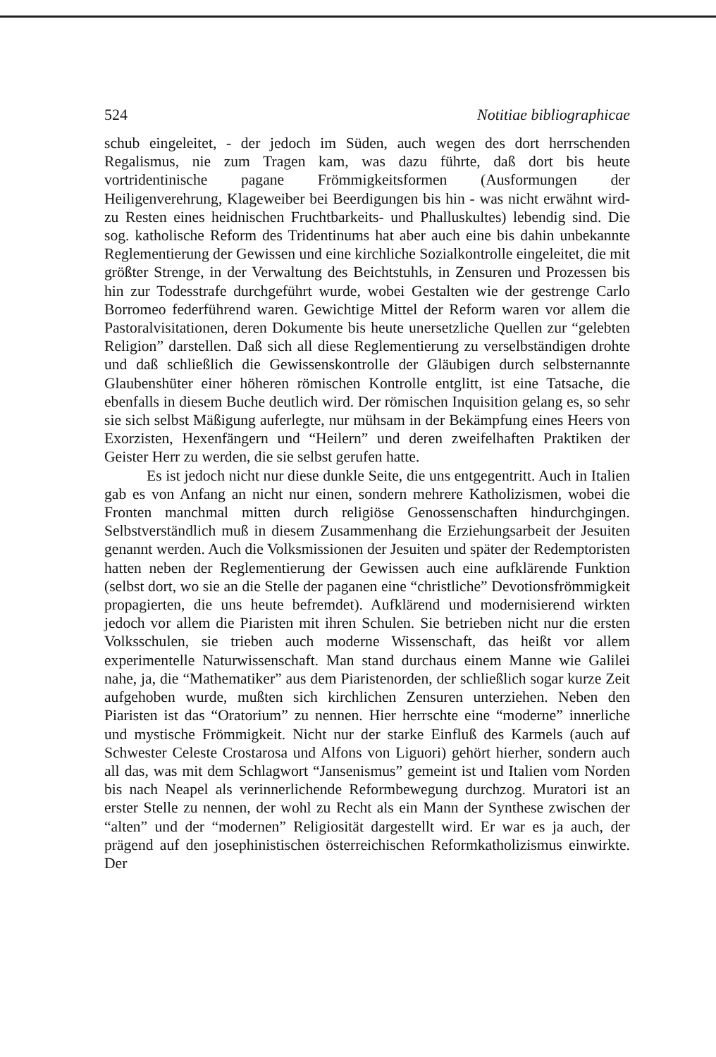524 Notitiae bibliographicae
schub eingeleitet, - der jedoch im Süden, auch wegen des dort herrschenden Regalismus, nie zum Tragen kam, was dazu führte, daß dort bis heute vortridentinische pagane Frömmigkeitsformen (Ausformungen der Heiligenverehrung, Klageweiber bei Beerdigungen bis hin - was nicht erwähnt wird- zu Resten eines heidnischen Fruchtbarkeits- und Phalluskultes) lebendig sind. Die sog. katholische Reform des Tridentinums hat aber auch eine bis dahin unbekannte Reglementierung der Gewissen und eine kirchliche Sozialkontrolle eingeleitet, die mit größter Strenge, in der Verwaltung des Beichtstuhls, in Zensuren und Prozessen bis hin zur Todesstrafe durchgeführt wurde, wobei Gestalten wie der gestrenge Carlo Borromeo federführend waren. Gewichtige Mittel der Reform waren vor allem die Pastoralvisitationen, deren Dokumente bis heute unersetzliche Quellen zur “gelebten Religion” darstellen. Daß sich all diese Reglementierung zu verselbständigen drohte und daß schließlich die Gewissenskontrolle der Gläubigen durch selbsternannte Glaubenshüter einer höheren römischen Kontrolle entglitt, ist eine Tatsache, die ebenfalls in diesem Buche deutlich wird. Der römischen Inquisition gelang es, so sehr sie sich selbst Mäßigung auferlegte, nur mühsam in der Bekämpfung eines Heers von Exorzisten, Hexenfängern und “Heilern” und deren zweifelhaften Praktiken der Geister Herr zu werden, die sie selbst gerufen hatte.
Es ist jedoch nicht nur diese dunkle Seite, die uns entgegentritt. Auch in Italien gab es von Anfang an nicht nur einen, sondern mehrere Katholizismen, wobei die Fronten manchmal mitten durch religiöse Genossenschaften hindurchgingen. Selbstverständlich muß in diesem Zusammenhang die Erziehungsarbeit der Jesuiten genannt werden. Auch die Volksmissionen der Jesuiten und später der Redemptoristen hatten neben der Reglementierung der Gewissen auch eine aufklärende Funktion (selbst dort, wo sie an die Stelle der paganen eine “christliche” Devotionsfrömmigkeit propagierten, die uns heute befremdet). Aufklärend und modernisierend wirkten jedoch vor allem die Piaristen mit ihren Schulen. Sie betrieben nicht nur die ersten Volksschulen, sie trieben auch moderne Wissenschaft, das heißt vor allem experimentelle Naturwissenschaft. Man stand durchaus einem Manne wie Galilei nahe, ja, die “Mathematiker” aus dem Piaristenorden, der schließlich sogar kurze Zeit aufgehoben wurde, mußten sich kirchlichen Zensuren unterziehen. Neben den Piaristen ist das “Oratorium” zu nennen. Hier herrschte eine “moderne” innerliche und mystische Frömmigkeit. Nicht nur der starke Einfluß des Karmels (auch auf Schwester Celeste Crostarosa und Alfons von Liguori) gehört hierher, sondern auch all das, was mit dem Schlagwort “Jansenismus” gemeint ist und Italien vom Norden bis nach Neapel als verinnerlichende Reformbewegung durchzog. Muratori ist an erster Stelle zu nennen, der wohl zu Recht als ein Mann der Synthese zwischen der “alten” und der “modernen” Religiosität dargestellt wird. Er war es ja auch, der prägend auf den josephinistischen österreichischen Reformkatholizismus einwirkte. Der